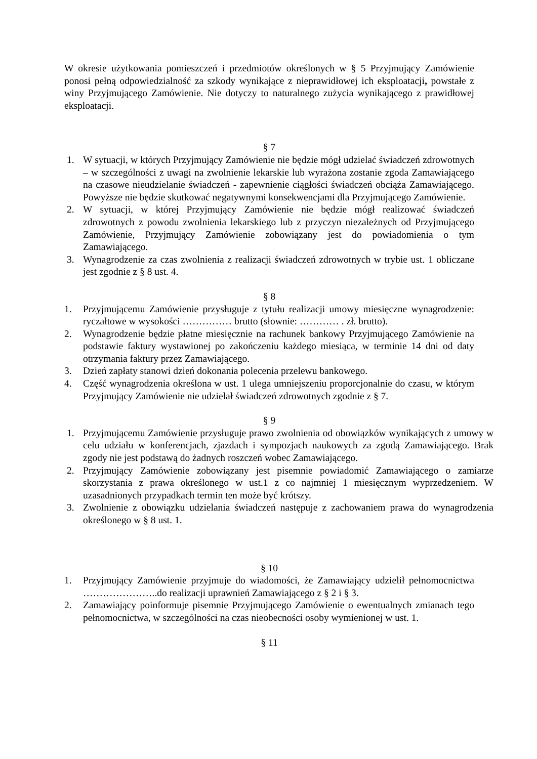W okresie użytkowania pomieszczeń i przedmiotów określonych w § 5 Przyjmujący Zamówienie ponosi pełną odpowiedzialność za szkody wynikające z nieprawidłowej ich eksploatacji, powstałe z winy Przyjmującego Zamówienie. Nie dotyczy to naturalnego zużycia wynikającego z prawidłowej eksploatacji.
§ 7
1. W sytuacji, w których Przyjmujący Zamówienie nie będzie mógł udzielać świadczeń zdrowotnych – w szczególności z uwagi na zwolnienie lekarskie lub wyrażona zostanie zgoda Zamawiającego na czasowe nieudzielanie świadczeń - zapewnienie ciągłości świadczeń obciąża Zamawiającego. Powyższe nie będzie skutkować negatywnymi konsekwencjami dla Przyjmującego Zamówienie.
2. W sytuacji, w której Przyjmujący Zamówienie nie będzie mógł realizować świadczeń zdrowotnych z powodu zwolnienia lekarskiego lub z przyczyn niezależnych od Przyjmującego Zamówienie, Przyjmujący Zamówienie zobowiązany jest do powiadomienia o tym Zamawiającego.
3. Wynagrodzenie za czas zwolnienia z realizacji świadczeń zdrowotnych w trybie ust. 1 obliczane jest zgodnie z § 8 ust. 4.
§ 8
1. Przyjmującemu Zamówienie przysługuje z tytułu realizacji umowy miesięczne wynagrodzenie: ryczałtowe w wysokości …………… brutto (słownie: ………… . zł. brutto).
2. Wynagrodzenie będzie płatne miesięcznie na rachunek bankowy Przyjmującego Zamówienie na podstawie faktury wystawionej po zakończeniu każdego miesiąca, w terminie 14 dni od daty otrzymania faktury przez Zamawiającego.
3. Dzień zapłaty stanowi dzień dokonania polecenia przelewu bankowego.
4. Część wynagrodzenia określona w ust. 1 ulega umniejszeniu proporcjonalnie do czasu, w którym Przyjmujący Zamówienie nie udzielał świadczeń zdrowotnych zgodnie z § 7.
§ 9
1. Przyjmującemu Zamówienie przysługuje prawo zwolnienia od obowiązków wynikających z umowy w celu udziału w konferencjach, zjazdach i sympozjach naukowych za zgodą Zamawiającego. Brak zgody nie jest podstawą do żadnych roszczeń wobec Zamawiającego.
2. Przyjmujący Zamówienie zobowiązany jest pisemnie powiadomić Zamawiającego o zamiarze skorzystania z prawa określonego w ust.1 z co najmniej 1 miesięcznym wyprzedzeniem. W uzasadnionych przypadkach termin ten może być krótszy.
3. Zwolnienie z obowiązku udzielania świadczeń następuje z zachowaniem prawa do wynagrodzenia określonego w § 8 ust. 1.
§ 10
1. Przyjmujący Zamówienie przyjmuje do wiadomości, że Zamawiający udzielił pełnomocnictwa …………………..do realizacji uprawnień Zamawiającego z § 2 i § 3.
2. Zamawiający poinformuje pisemnie Przyjmującego Zamówienie o ewentualnych zmianach tego pełnomocnictwa, w szczególności na czas nieobecności osoby wymienionej w ust. 1.
§ 11